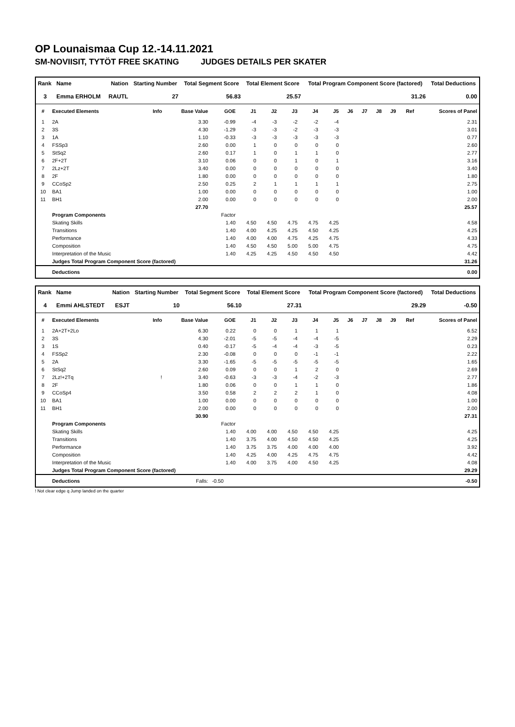OP Lounaismaa Cup 12.-14.11.2021
SM-NOVIISIT, TYTÖT FREE SKATING JUDGES DETAILS PER SKATER
| Rank | Name | Nation | Starting Number | Total Segment Score | Total Element Score | Total Program Component Score (factored) | Total Deductions |
| --- | --- | --- | --- | --- | --- | --- | --- |
| 3 | Emma ERHOLM | RAUTL | 27 | 56.83 | 25.57 | 31.26 | 0.00 |
| # | Executed Elements | Info | Base Value | GOE | J1 | J2 | J3 | J4 | J5 | J6 | J7 | J8 | J9 | Ref | Scores of Panel |
| --- | --- | --- | --- | --- | --- | --- | --- | --- | --- | --- | --- | --- | --- | --- | --- |
| 1 | 2A | | 3.30 | -0.99 | -4 | -3 | -2 | -2 | -4 | | | | | | 2.31 |
| 2 | 3S | | 4.30 | -1.29 | -3 | -3 | -2 | -3 | -3 | | | | | | 3.01 |
| 3 | 1A | | 1.10 | -0.33 | -3 | -3 | -3 | -3 | -3 | | | | | | 0.77 |
| 4 | FSSp3 | | 2.60 | 0.00 | 1 | 0 | 0 | 0 | 0 | | | | | | 2.60 |
| 5 | StSq2 | | 2.60 | 0.17 | 1 | 0 | 1 | 1 | 0 | | | | | | 2.77 |
| 6 | 2F+2T | | 3.10 | 0.06 | 0 | 0 | 1 | 0 | 1 | | | | | | 3.16 |
| 7 | 2Lz+2T | | 3.40 | 0.00 | 0 | 0 | 0 | 0 | 0 | | | | | | 3.40 |
| 8 | 2F | | 1.80 | 0.00 | 0 | 0 | 0 | 0 | 0 | | | | | | 1.80 |
| 9 | CCoSp2 | | 2.50 | 0.25 | 2 | 1 | 1 | 1 | 1 | | | | | | 2.75 |
| 10 | BA1 | | 1.00 | 0.00 | 0 | 0 | 0 | 0 | 0 | | | | | | 1.00 |
| 11 | BH1 | | 2.00 | 0.00 | 0 | 0 | 0 | 0 | 0 | | | | | | 2.00 |
| | | | 27.70 | | | | | | | | | | | | 25.57 |
| | Program Components | | | Factor | | | | | | | | | | | |
| | Skating Skills | | | 1.40 | 4.50 | 4.50 | 4.75 | 4.75 | 4.25 | | | | | | 4.58 |
| | Transitions | | | 1.40 | 4.00 | 4.25 | 4.25 | 4.50 | 4.25 | | | | | | 4.25 |
| | Performance | | | 1.40 | 4.00 | 4.00 | 4.75 | 4.25 | 4.75 | | | | | | 4.33 |
| | Composition | | | 1.40 | 4.50 | 4.50 | 5.00 | 5.00 | 4.75 | | | | | | 4.75 |
| | Interpretation of the Music | | | 1.40 | 4.25 | 4.25 | 4.50 | 4.50 | 4.50 | | | | | | 4.42 |
| | Judges Total Program Component Score (factored) | | | | | | | | | | | | | | 31.26 |
| | Deductions | | | | | | | | | | | | | | 0.00 |
| Rank | Name | Nation | Starting Number | Total Segment Score | Total Element Score | Total Program Component Score (factored) | Total Deductions |
| --- | --- | --- | --- | --- | --- | --- | --- |
| 4 | Emmi AHLSTEDT | ESJT | 10 | 56.10 | 27.31 | 29.29 | -0.50 |
| # | Executed Elements | Info | Base Value | GOE | J1 | J2 | J3 | J4 | J5 | J6 | J7 | J8 | J9 | Ref | Scores of Panel |
| --- | --- | --- | --- | --- | --- | --- | --- | --- | --- | --- | --- | --- | --- | --- | --- |
| 1 | 2A+2T+2Lo | | 6.30 | 0.22 | 0 | 0 | 1 | 1 | 1 | | | | | | 6.52 |
| 2 | 3S | | 4.30 | -2.01 | -5 | -5 | -4 | -4 | -5 | | | | | | 2.29 |
| 3 | 1S | | 0.40 | -0.17 | -5 | -4 | -4 | -3 | -5 | | | | | | 0.23 |
| 4 | FSSp2 | | 2.30 | -0.08 | 0 | 0 | 0 | -1 | -1 | | | | | | 2.22 |
| 5 | 2A | | 3.30 | -1.65 | -5 | -5 | -5 | -5 | -5 | | | | | | 1.65 |
| 6 | StSq2 | | 2.60 | 0.09 | 0 | 0 | 1 | 2 | 0 | | | | | | 2.69 |
| 7 | 2Lz!+2Tq | ! | 3.40 | -0.63 | -3 | -3 | -4 | -2 | -3 | | | | | | 2.77 |
| 8 | 2F | | 1.80 | 0.06 | 0 | 0 | 1 | 1 | 0 | | | | | | 1.86 |
| 9 | CCoSp4 | | 3.50 | 0.58 | 2 | 2 | 2 | 1 | 0 | | | | | | 4.08 |
| 10 | BA1 | | 1.00 | 0.00 | 0 | 0 | 0 | 0 | 0 | | | | | | 1.00 |
| 11 | BH1 | | 2.00 | 0.00 | 0 | 0 | 0 | 0 | 0 | | | | | | 2.00 |
| | | | 30.90 | | | | | | | | | | | | 27.31 |
| | Program Components | | | Factor | | | | | | | | | | | |
| | Skating Skills | | | 1.40 | 4.00 | 4.00 | 4.50 | 4.50 | 4.25 | | | | | | 4.25 |
| | Transitions | | | 1.40 | 3.75 | 4.00 | 4.50 | 4.50 | 4.25 | | | | | | 4.25 |
| | Performance | | | 1.40 | 3.75 | 3.75 | 4.00 | 4.00 | 4.00 | | | | | | 3.92 |
| | Composition | | | 1.40 | 4.25 | 4.00 | 4.25 | 4.75 | 4.75 | | | | | | 4.42 |
| | Interpretation of the Music | | | 1.40 | 4.00 | 3.75 | 4.00 | 4.50 | 4.25 | | | | | | 4.08 |
| | Judges Total Program Component Score (factored) | | | | | | | | | | | | | | 29.29 |
| | Deductions | | Falls: | -0.50 | | | | | | | | | | | -0.50 |
! Not clear edge q Jump landed on the quarter